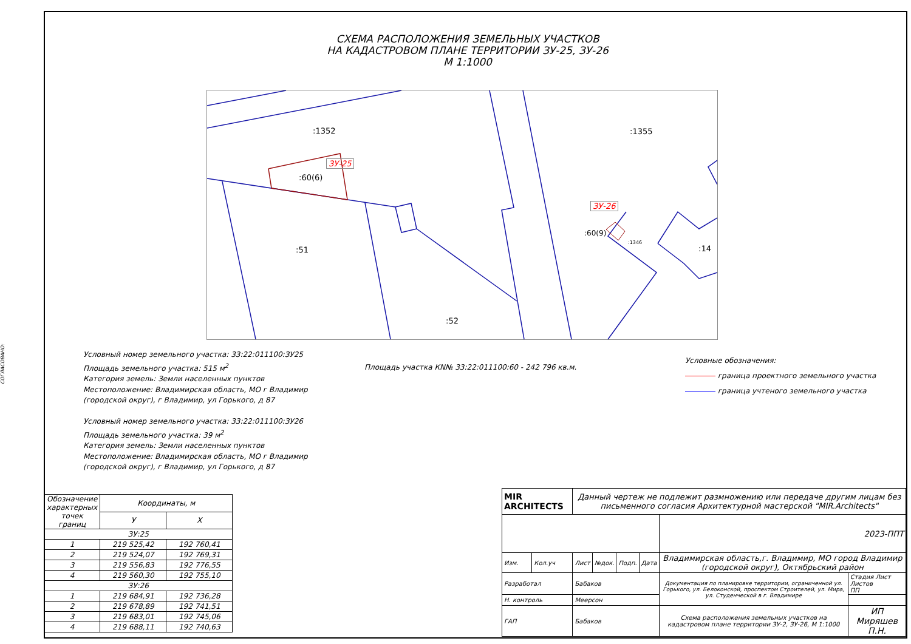СХЕМА РАСПОЛОЖЕНИЯ ЗЕМЕЛЬНЫХ УЧАСТКОВ
НА КАДАСТРОВОМ ПЛАНЕ ТЕРРИТОРИИ ЗУ-25, ЗУ-26
М 1:1000
:1352 :1355
ЗУ-25
:60(6)
:51
:52
ЗУ-26
:60(9)
:1346
:14
Условный номер земельного участка: 33:22:011100:ЗУ25
Площадь земельного участка: 515 м<sup>2</sup>
Категория земель: Земли населенных пунктов
Местоположение: Владимирская область, МО г Владимир (городской округ), г Владимир, ул Горького, д 87
Условный номер земельного участка: 33:22:011100:ЗУ26
Площадь земельного участка: 39 м<sup>2</sup>
Категория земель: Земли населенных пунктов
Местоположение: Владимирская область, МО г Владимир (городской округ), г Владимир, ул Горького, д 87
Площадь участка КN№ 33:22:011100:60 - 242 796 кв.м.
Условные обозначения:
граница проектного земельного участка
граница учтеного земельного участка
СОГЛАСОВАНО:
| Обозначение характерных точек границ | Координаты, м | |
| --- | --- | --- |
| | У | Х |
| ЗУ:25 | | |
| 1 | 219 525,42 | 192 760,41 |
| 2 | 219 524,07 | 192 769,31 |
| 3 | 219 556,83 | 192 776,55 |
| 4 | 219 560,30 | 192 755,10 |
| ЗУ:26 | | |
| 1 | 219 684,91 | 192 736,28 |
| 2 | 219 678,89 | 192 741,51 |
| 3 | 219 683,01 | 192 745,06 |
| 4 | 219 688,11 | 192 740,63 |
| MIR ARCHITECTS | | Данный чертеж не подлежит размножению или передаче другим лицам без письменного согласия Архитектурной мастерской "MIR.Architects" | | | | | |
| | | | | | | 2023-ППТ | |
| Изм. | Кол.уч | Лист | №док. | Подп. | Дата | Владимирская область,г. Владимир, МО город Владимир (городской округ), Октябрьский район | |
| Разработал | | Бабаков | | | | Документация по планировке территории, ограниченной ул. Горького, ул. Белоконской, проспектом Строителей, ул. Мира, ул. Студенческой в г. Владимире | Стадия Лист Листов ПП |
| Н. контроль | | Меерсон | | | | | |
| ГАП | | Бабаков | | | | Схема расположения земельных участков на кадастровом плане территории ЗУ-2, ЗУ-26, М 1:1000 | ИП Миряшев П.Н. |